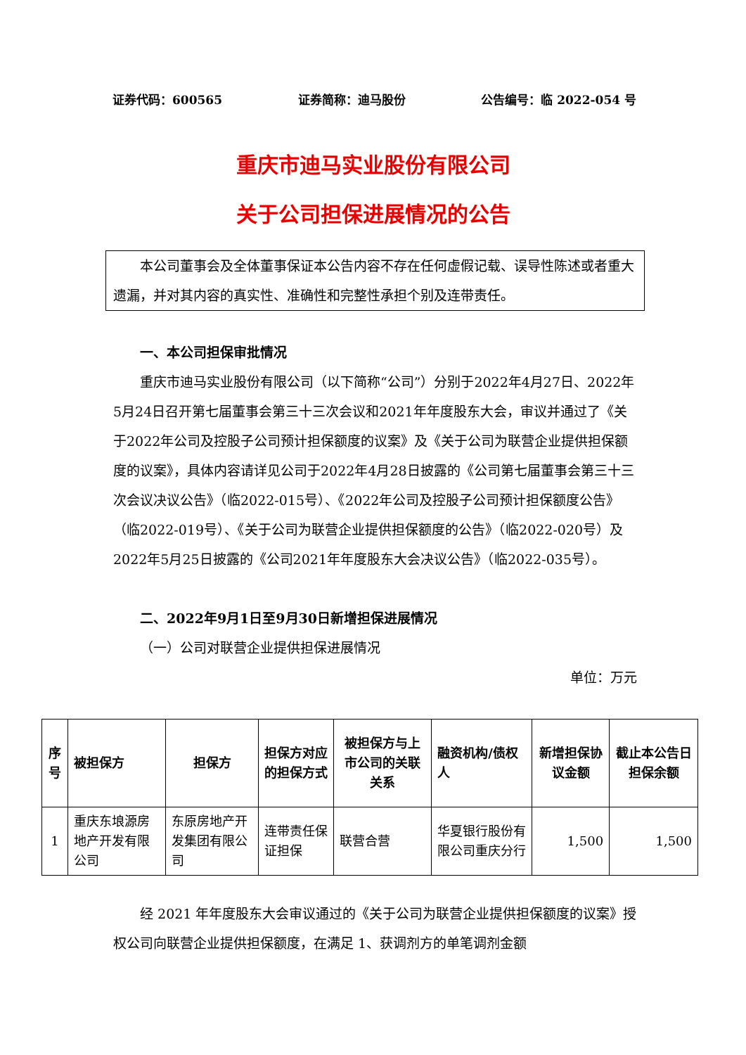证券代码：600565 证券简称：迪马股份 公告编号：临 2022-054 号
重庆市迪马实业股份有限公司
关于公司担保进展情况的公告
本公司董事会及全体董事保证本公告内容不存在任何虚假记载、误导性陈述或者重大遗漏，并对其内容的真实性、准确性和完整性承担个别及连带责任。
一、本公司担保审批情况
重庆市迪马实业股份有限公司（以下简称“公司”）分别于2022年4月27日、2022年5月24日召开第七届董事会第三十三次会议和2021年年度股东大会，审议并通过了《关于2022年公司及控股子公司预计担保额度的议案》及《关于公司为联营企业提供担保额度的议案》，具体内容请详见公司于2022年4月28日披露的《公司第七届董事会第三十三次会议决议公告》（临2022-015号）、《2022年公司及控股子公司预计担保额度公告》（临2022-019号）、《关于公司为联营企业提供担保额度的公告》（临2022-020号）及2022年5月25日披露的《公司2021年年度股东大会决议公告》（临2022-035号）。
二、2022年9月1日至9月30日新增担保进展情况
（一）公司对联营企业提供担保进展情况
单位：万元
| 序号 | 被担保方 | 担保方 | 担保方对应的担保方式 | 被担保方与上市公司的关联关系 | 融资机构/债权人 | 新增担保协议金额 | 截止本公告日担保余额 |
| --- | --- | --- | --- | --- | --- | --- | --- |
| 1 | 重庆东埌源房地产开发有限公司 | 东原房地产开发集团有限公司 | 连带责任保证担保 | 联营合营 | 华夏银行股份有限公司重庆分行 | 1,500 | 1,500 |
经 2021 年年度股东大会审议通过的《关于公司为联营企业提供担保额度的议案》授权公司向联营企业提供担保额度，在满足 1、获调剂方的单笔调剂金额